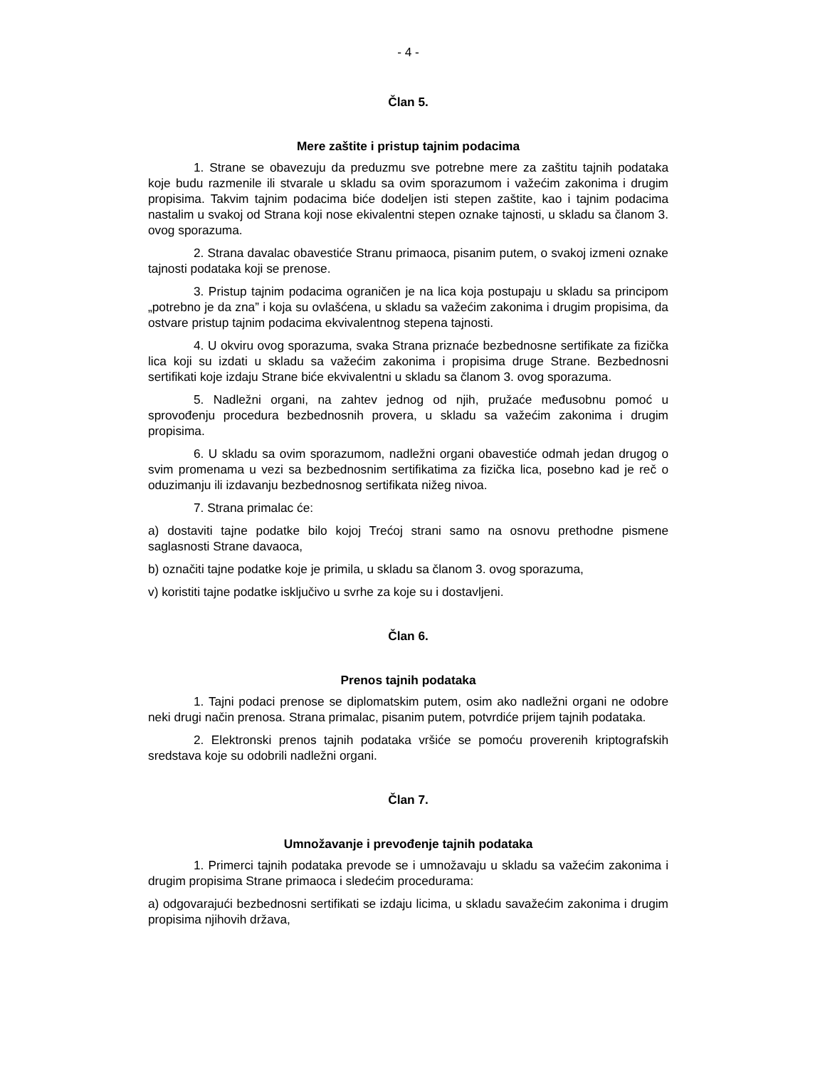- 4 -
Član 5.
Mere zaštite i pristup tajnim podacima
1. Strane se obavezuju da preduzmu sve potrebne mere za zaštitu tajnih podataka koje budu razmenile ili stvarale u skladu sa ovim sporazumom i važećim zakonima i drugim propisima. Takvim tajnim podacima biće dodeljen isti stepen zaštite, kao i tajnim podacima nastalim u svakoj od Strana koji nose ekivalentni stepen oznake tajnosti, u skladu sa članom 3. ovog sporazuma.
2. Strana davalac obavestiće Stranu primaoca, pisanim putem, o svakoj izmeni oznake tajnosti podataka koji se prenose.
3. Pristup tajnim podacima ograničen je na lica koja postupaju u skladu sa principom „potrebno je da zna” i koja su ovlašćena, u skladu sa važećim zakonima i drugim propisima, da ostvare pristup tajnim podacima ekvivalentnog stepena tajnosti.
4. U okviru ovog sporazuma, svaka Strana priznaće bezbednosne sertifikate za fizička lica koji su izdati u skladu sa važećim zakonima i propisima druge Strane. Bezbednosni sertifikati koje izdaju Strane biće ekvivalentni u skladu sa članom 3. ovog sporazuma.
5. Nadležni organi, na zahtev jednog od njih, pružaće međusobnu pomoć u sprovođenju procedura bezbednosnih provera, u skladu sa važećim zakonima i drugim propisima.
6. U skladu sa ovim sporazumom, nadležni organi obavestiće odmah jedan drugog o svim promenama u vezi sa bezbednosnim sertifikatima za fizička lica, posebno kad je reč o oduzimanju ili izdavanju bezbednosnog sertifikata nižeg nivoa.
7. Strana primalac će:
a) dostaviti tajne podatke bilo kojoj Trećoj strani samo na osnovu prethodne pismene saglasnosti Strane davaoca,
b) označiti tajne podatke koje je primila, u skladu sa članom 3. ovog sporazuma,
v) koristiti tajne podatke isključivo u svrhe za koje su i dostavljeni.
Član 6.
Prenos tajnih podataka
1. Tajni podaci prenose se diplomatskim putem, osim ako nadležni organi ne odobre neki drugi način prenosa. Strana primalac, pisanim putem, potvrdiće prijem tajnih podataka.
2. Elektronski prenos tajnih podataka vršiće se pomoću proverenih kriptografskih sredstava koje su odobrili nadležni organi.
Član 7.
Umnožavanje i prevođenje tajnih podataka
1. Primerci tajnih podataka prevode se i umnožavaju u skladu sa važećim zakonima i drugim propisima Strane primaoca i sledećim procedurama:
a) odgovarajući bezbednosni sertifikati se izdaju licima, u skladu savažećim zakonima i drugim propisima njihovih država,